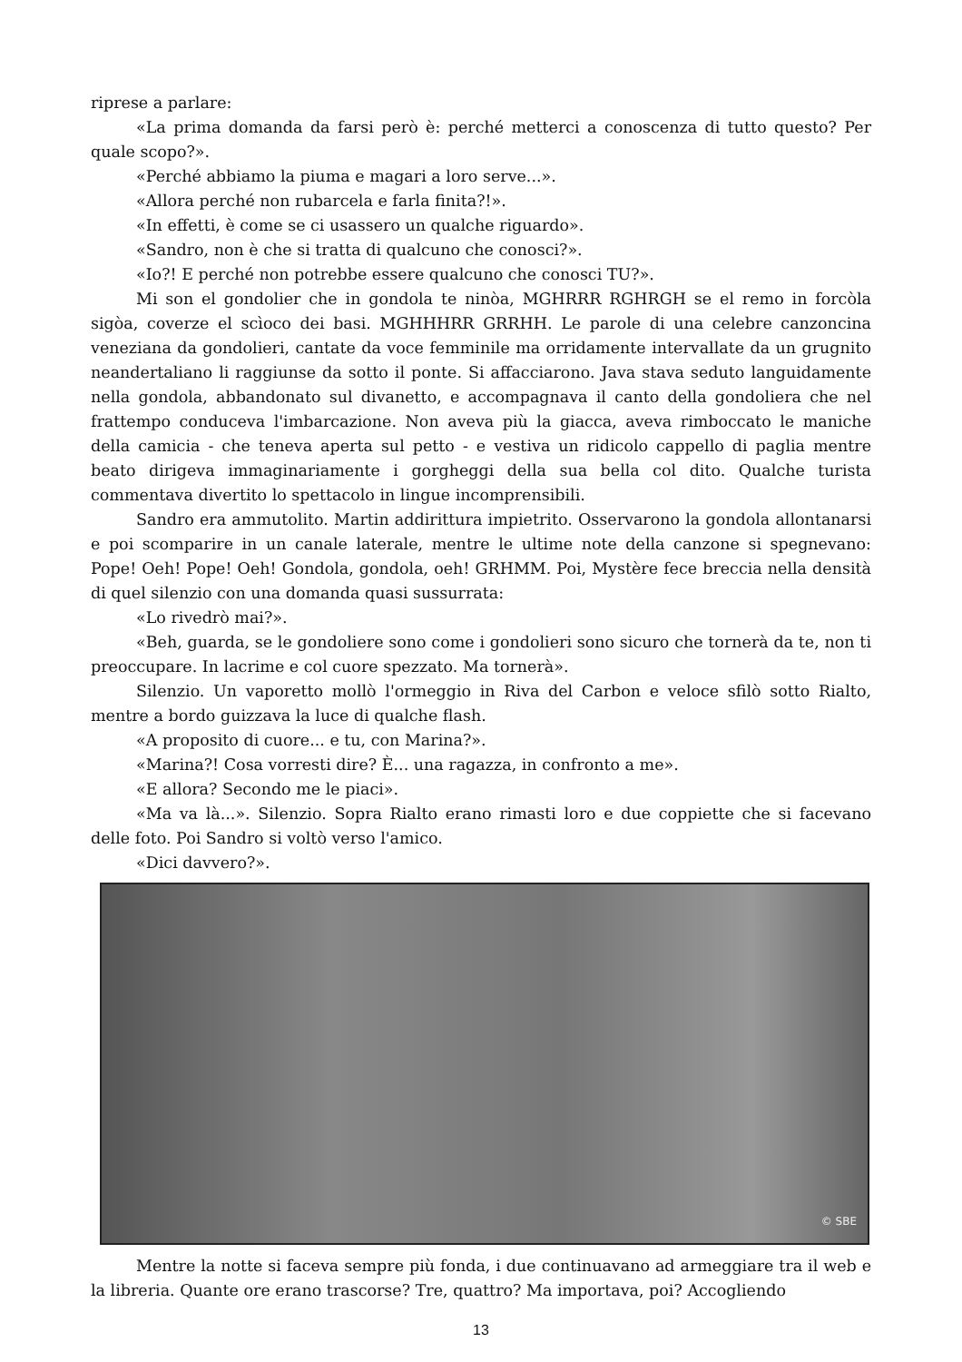riprese a parlare:
«La prima domanda da farsi però è: perché metterci a conoscenza di tutto questo? Per quale scopo?».
«Perché abbiamo la piuma e magari a loro serve...».
«Allora perché non rubarcela e farla finita?!».
«In effetti, è come se ci usassero un qualche riguardo».
«Sandro, non è che si tratta di qualcuno che conosci?».
«Io?! E perché non potrebbe essere qualcuno che conosci TU?».
Mi son el gondolier che in gondola te ninòa, MGHRRR RGHRGH se el remo in forcòla sigòa, coverze el scìoco dei basi. MGHHHRR GRRHH. Le parole di una celebre canzoncina veneziana da gondolieri, cantate da voce femminile ma orridamente intervallate da un grugnito neandertaliano li raggiunse da sotto il ponte. Si affacciarono. Java stava seduto languidamente nella gondola, abbandonato sul divanetto, e accompagnava il canto della gondoliera che nel frattempo conduceva l'imbarcazione. Non aveva più la giacca, aveva rimboccato le maniche della camicia - che teneva aperta sul petto - e vestiva un ridicolo cappello di paglia mentre beato dirigeva immaginariamente i gorgheggi della sua bella col dito. Qualche turista commentava divertito lo spettacolo in lingue incomprensibili.
Sandro era ammutolito. Martin addirittura impietrito. Osservarono la gondola allontanarsi e poi scomparire in un canale laterale, mentre le ultime note della canzone si spegnevano: Pope! Oeh! Pope! Oeh! Gondola, gondola, oeh! GRHMM. Poi, Mystère fece breccia nella densità di quel silenzio con una domanda quasi sussurrata:
«Lo rivedrò mai?».
«Beh, guarda, se le gondoliere sono come i gondolieri sono sicuro che tornerà da te, non ti preoccupare. In lacrime e col cuore spezzato. Ma tornerà».
Silenzio. Un vaporetto mollò l'ormeggio in Riva del Carbon e veloce sfilò sotto Rialto, mentre a bordo guizzava la luce di qualche flash.
«A proposito di cuore... e tu, con Marina?».
«Marina?! Cosa vorresti dire? È... una ragazza, in confronto a me».
«E allora? Secondo me le piaci».
«Ma va là...». Silenzio. Sopra Rialto erano rimasti loro e due coppiette che si facevano delle foto. Poi Sandro si voltò verso l'amico.
«Dici davvero?».
© SBE
Mentre la notte si faceva sempre più fonda, i due continuavano ad armeggiare tra il web e la libreria. Quante ore erano trascorse? Tre, quattro? Ma importava, poi? Accogliendo
13